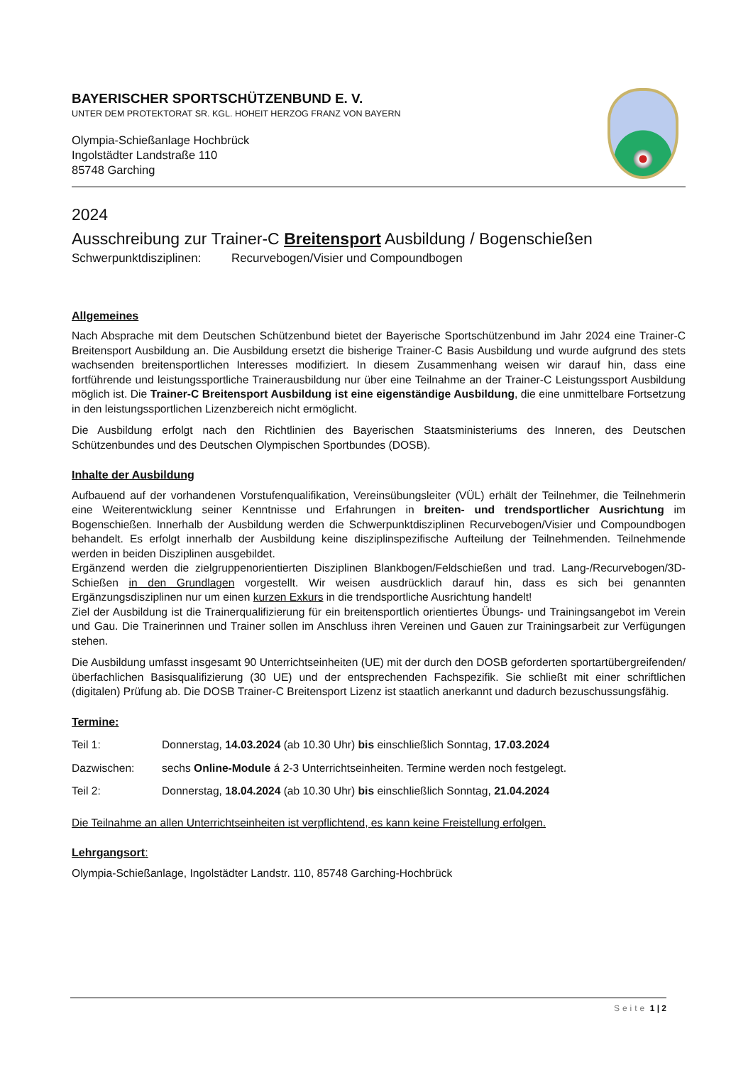BAYERISCHER SPORTSCHÜTZENBUND E. V.
UNTER DEM PROTEKTORAT SR. KGL. HOHEIT HERZOG FRANZ VON BAYERN
Olympia-Schießanlage Hochbrück
Ingolstädter Landstraße 110
85748 Garching
2024
Ausschreibung zur Trainer-C Breitensport Ausbildung / Bogenschießen
Schwerpunktdisziplinen: Recurvebogen/Visier und Compoundbogen
Allgemeines
Nach Absprache mit dem Deutschen Schützenbund bietet der Bayerische Sportschützenbund im Jahr 2024 eine Trainer-C Breitensport Ausbildung an. Die Ausbildung ersetzt die bisherige Trainer-C Basis Ausbildung und wurde aufgrund des stets wachsenden breitensportlichen Interesses modifiziert. In diesem Zusammen­hang weisen wir darauf hin, dass eine fortführende und leistungssportliche Trainerausbildung nur über eine Teilnahme an der Trainer-C Leistungssport Ausbildung möglich ist. Die Trainer-C Breitensport Ausbildung ist eine eigenständige Ausbildung, die eine unmittelbare Fortsetzung in den leistungssportlichen Lizenzbe­reich nicht ermöglicht.
Die Ausbildung erfolgt nach den Richtlinien des Bayerischen Staatsministeriums des Inneren, des Deutschen Schützenbundes und des Deutschen Olympischen Sportbundes (DOSB).
Inhalte der Ausbildung
Aufbauend auf der vorhandenen Vorstufenqualifikation, Vereinsübungsleiter (VÜL) erhält der Teilnehmer, die Teilnehmerin eine Weiterentwicklung seiner Kenntnisse und Erfahrungen in breiten- und trendsportlicher Ausrichtung im Bogenschießen. Innerhalb der Ausbildung werden die Schwerpunktdisziplinen Recurvebo­gen/Visier und Compoundbogen behandelt. Es erfolgt innerhalb der Ausbildung keine disziplinspezifische Aufteilung der Teilnehmenden. Teilnehmende werden in beiden Disziplinen ausgebildet.
Ergänzend werden die zielgruppenorientierten Disziplinen Blankbogen/Feldschießen und trad. Lang-/Recur­vebogen/3D-Schießen in den Grundlagen vorgestellt. Wir weisen ausdrücklich darauf hin, dass es sich bei genannten Ergänzungsdisziplinen nur um einen kurzen Exkurs in die trendsportliche Ausrichtung handelt!
Ziel der Ausbildung ist die Trainerqualifizierung für ein breitensportlich orientiertes Übungs- und Trainingsan­gebot im Verein und Gau. Die Trainerinnen und Trainer sollen im Anschluss ihren Vereinen und Gauen zur Trainingsarbeit zur Verfügungen stehen.
Die Ausbildung umfasst insgesamt 90 Unterrichtseinheiten (UE) mit der durch den DOSB geforderten sport­artübergreifenden/überfachlichen Basisqualifizierung (30 UE) und der entsprechenden Fachspezifik. Sie schließt mit einer schriftlichen (digitalen) Prüfung ab. Die DOSB Trainer-C Breitensport Lizenz ist staatlich anerkannt und dadurch bezuschussungsfähig.
Termine:
Teil 1: Donnerstag, 14.03.2024 (ab 10.30 Uhr) bis einschließlich Sonntag, 17.03.2024
Dazwischen: sechs Online-Module á 2-3 Unterrichtseinheiten. Termine werden noch festgelegt.
Teil 2: Donnerstag, 18.04.2024 (ab 10.30 Uhr) bis einschließlich Sonntag, 21.04.2024
Die Teilnahme an allen Unterrichtseinheiten ist verpflichtend, es kann keine Freistellung erfolgen.
Lehrgangsort:
Olympia-Schießanlage, Ingolstädter Landstr. 110, 85748 Garching-Hochbrück
Seite 1 | 2